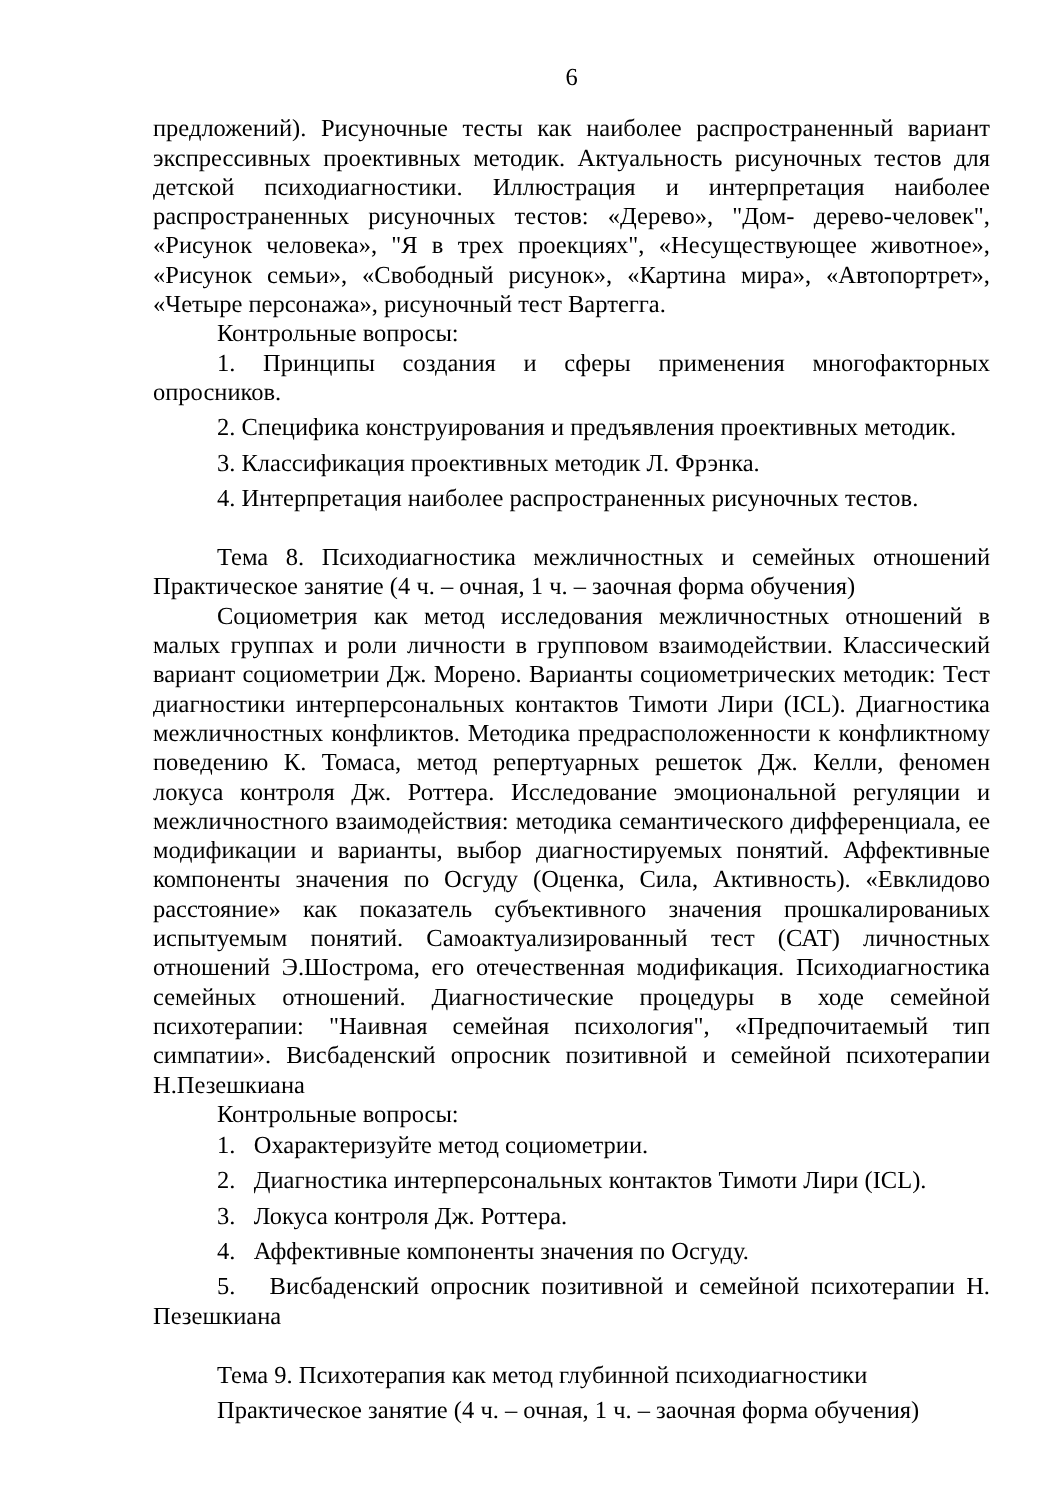6
предложений). Рисуночные тесты как наиболее распространенный вариант экспрессивных проективных методик. Актуальность рисуночных тестов для детской психодиагностики. Иллюстрация и интерпретация наиболее распространенных рисуночных тестов: «Дерево», "Дом- дерево-человек", «Рисунок человека», "Я в трех проекциях", «Несуществующее животное», «Рисунок семьи», «Свободный рисунок», «Картина мира», «Автопортрет», «Четыре персонажа», рисуночный тест Вартегга.
Контрольные вопросы:
1. Принципы создания и сферы применения многофакторных опросников.
2. Специфика конструирования и предъявления проективных методик.
3. Классификация проективных методик Л. Фрэнка.
4. Интерпретация наиболее распространенных рисуночных тестов.
Тема 8. Психодиагностика межличностных и семейных отношений Практическое занятие (4 ч. – очная, 1 ч. – заочная форма обучения)
Социометрия как метод исследования межличностных отношений в малых группах и роли личности в групповом взаимодействии. Классический вариант социометрии Дж. Морено. Варианты социометрических методик: Тест диагностики интерперсональных контактов Тимоти Лири (ICL). Диагностика межличностных конфликтов. Методика предрасположенности к конфликтному поведению К. Томаса, метод репертуарных решеток Дж. Келли, феномен локуса контроля Дж. Роттера. Исследование эмоциональной регуляции и межличностного взаимодействия: методика семантического дифференциала, ее модификации и варианты, выбор диагностируемых понятий. Аффективные компоненты значения по Осгуду (Оценка, Сила, Активность). «Евклидово расстояние» как показатель субъективного значения прошкалированиых испытуемым понятий. Самоактуализированный тест (САТ) личностных отношений Э.Шострома, его отечественная модификация. Психодиагностика семейных отношений. Диагностические процедуры в ходе семейной психотерапии: "Наивная семейная психология", «Предпочитаемый тип симпатии». Висбаденский опросник позитивной и семейной психотерапии Н.Пезешкиана
Контрольные вопросы:
1. Охарактеризуйте метод социометрии.
2. Диагностика интерперсональных контактов Тимоти Лири (ICL).
3. Локуса контроля Дж. Роттера.
4. Аффективные компоненты значения по Осгуду.
5. Висбаденский опросник позитивной и семейной психотерапии Н. Пезешкиана
Тема 9. Психотерапия как метод глубинной психодиагностики
Практическое занятие (4 ч. – очная, 1 ч. – заочная форма обучения)